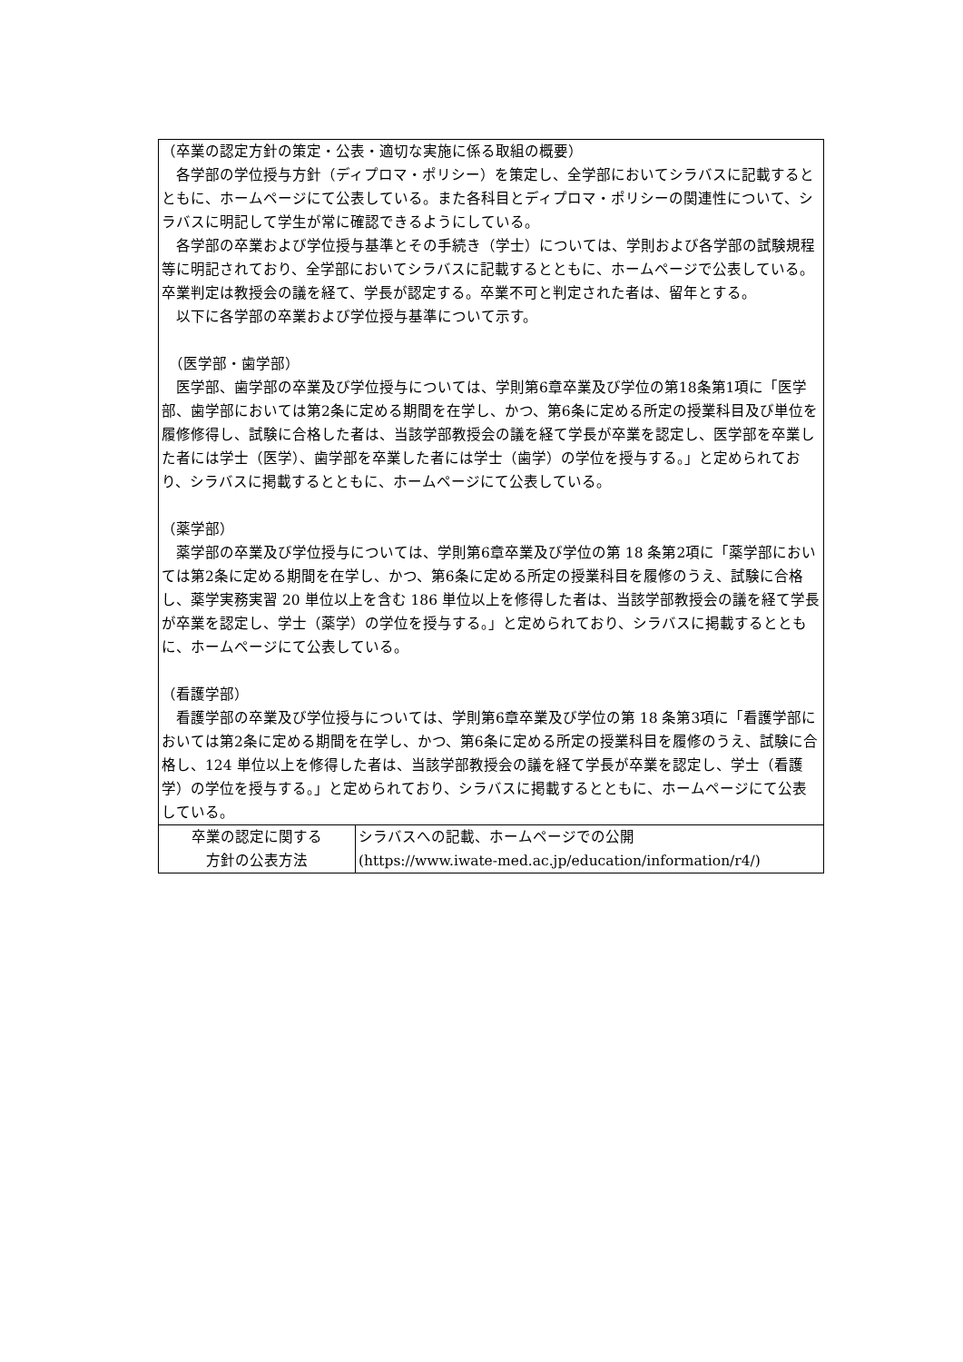| （卒業の認定方針の策定・公表・適切な実施に係る取組の概要） 各学部の学位授与方針（ディプロマ・ポリシー）を策定し、全学部においてシラバスに記載するとともに、ホームページにて公表している。また各科目とディプロマ・ポリシーの関連性について、シラバスに明記して学生が常に確認できるようにしている。 各学部の卒業および学位授与基準とその手続き（学士）については、学則および各学部の試験規程等に明記されており、全学部においてシラバスに記載するとともに、ホームページで公表している。卒業判定は教授会の議を経て、学長が認定する。卒業不可と判定された者は、留年とする。 以下に各学部の卒業および学位授与基準について示す。 （医学部・歯学部） 医学部、歯学部の卒業及び学位授与については、学則第6章卒業及び学位の第18条第1項に「医学部、歯学部においては第2条に定める期間を在学し、かつ、第6条に定める所定の授業科目及び単位を履修修得し、試験に合格した者は、当該学部教授会の議を経て学長が卒業を認定し、医学部を卒業した者には学士（医学）、歯学部を卒業した者には学士（歯学）の学位を授与する。」と定められており、シラバスに掲載するとともに、ホームページにて公表している。 （薬学部） 薬学部の卒業及び学位授与については、学則第6章卒業及び学位の第 18 条第2項に「薬学部においては第2条に定める期間を在学し、かつ、第6条に定める所定の授業科目を履修のうえ、試験に合格し、薬学実務実習 20 単位以上を含む 186 単位以上を修得した者は、当該学部教授会の議を経て学長が卒業を認定し、学士（薬学）の学位を授与する。」と定められており、シラバスに掲載するとともに、ホームページにて公表している。 （看護学部） 看護学部の卒業及び学位授与については、学則第6章卒業及び学位の第 18 条第3項に「看護学部においては第2条に定める期間を在学し、かつ、第6条に定める所定の授業科目を履修のうえ、試験に合格し、124 単位以上を修得した者は、当該学部教授会の議を経て学長が卒業を認定し、学士（看護学）の学位を授与する。」と定められており、シラバスに掲載するとともに、ホームページにて公表している。 | |
| 卒業の認定に関する 方針の公表方法 | シラバスへの記載、ホームページでの公開 (https://www.iwate-med.ac.jp/education/information/r4/) |